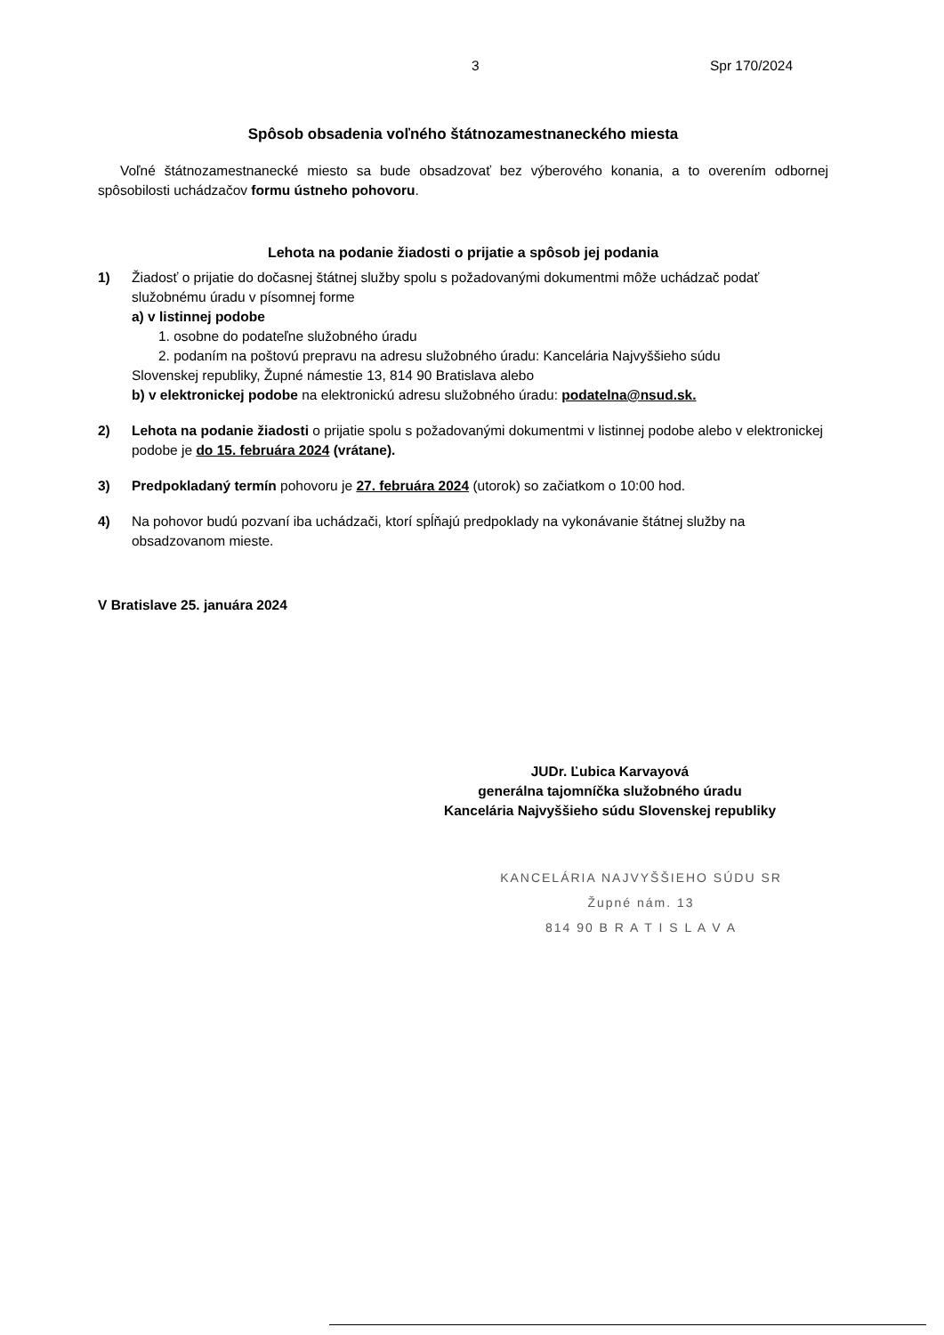3 Spr 170/2024
Spôsob obsadenia voľného štátnozamestnaneckého miesta
Voľné štátnozamestnanecké miesto sa bude obsadzovať bez výberového konania, a to overením odbornej spôsobilosti uchádzačov formu ústneho pohovoru.
Lehota na podanie žiadosti o prijatie a spôsob jej podania
1) Žiadosť o prijatie do dočasnej štátnej služby spolu s požadovanými dokumentmi môže uchádzač podať služobnému úradu v písomnej forme
a) v listinnej podobe
1. osobne do podateľne služobného úradu
2. podaním na poštovú prepravu na adresu služobného úradu: Kancelária Najvyššieho súdu
Slovenskej republiky, Župné námestie 13, 814 90 Bratislava alebo
b) v elektronickej podobe na elektronickú adresu služobného úradu: podatelna@nsud.sk.
2) Lehota na podanie žiadosti o prijatie spolu s požadovanými dokumentmi v listinnej podobe alebo v elektronickej podobe je do 15. februára 2024 (vrátane).
3) Predpokladaný termín pohovoru je 27. februára 2024 (utorok) so začiatkom o 10:00 hod.
4) Na pohovor budú pozvaní iba uchádzači, ktorí spĺňajú predpoklady na vykonávanie štátnej služby na obsadzovanom mieste.
V Bratislave 25. januára 2024
JUDr. Ľubica Karvayová
generálna tajomníčka služobného úradu
Kancelária Najvyššieho súdu Slovenskej republiky
KANCELÁRIA NAJVYŠŠIEHO SÚDU SR
Župné nám. 13
814 90 B R A T I S L A V A